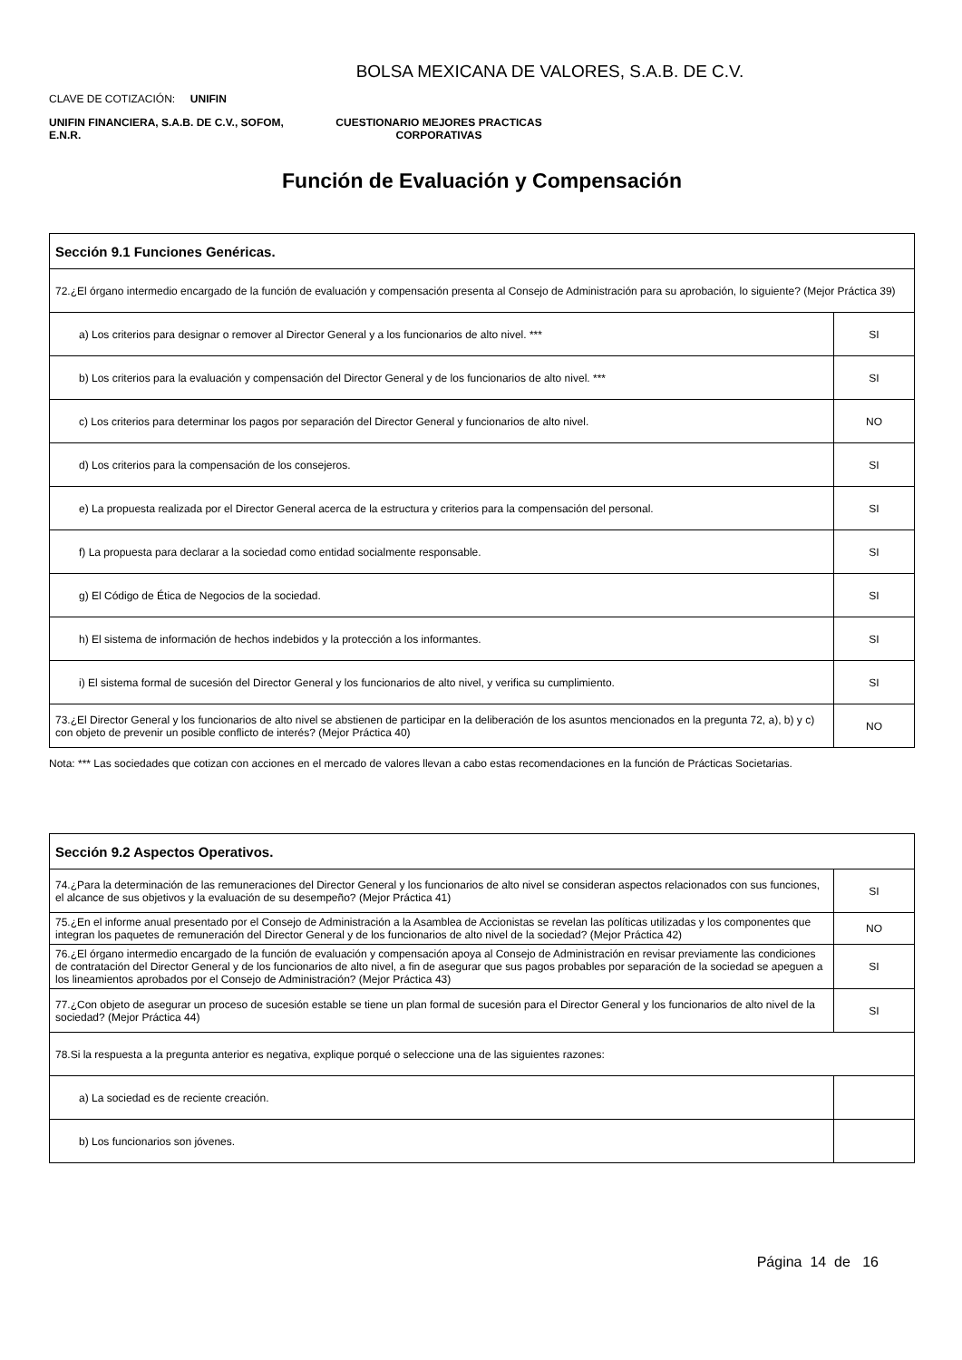BOLSA MEXICANA DE VALORES, S.A.B. DE C.V.
CLAVE DE COTIZACIÓN: UNIFIN
UNIFIN FINANCIERA, S.A.B. DE C.V., SOFOM, E.N.R.
CUESTIONARIO MEJORES PRACTICAS CORPORATIVAS
Función de Evaluación y Compensación
| Sección 9.1 Funciones Genéricas. | |
| 72.¿El órgano intermedio encargado de la función de evaluación y compensación presenta al Consejo de Administración para su aprobación, lo siguiente? (Mejor Práctica 39) | |
| a) Los criterios para designar o remover al Director General y a los funcionarios de alto nivel. *** | SI |
| b) Los criterios para la evaluación y compensación del Director General y de los funcionarios de alto nivel. *** | SI |
| c) Los criterios para determinar los pagos por separación del Director General y funcionarios de alto nivel. | NO |
| d) Los criterios para la compensación de los consejeros. | SI |
| e) La propuesta realizada por el Director General acerca de la estructura y criterios para la compensación del personal. | SI |
| f) La propuesta para declarar a la sociedad como entidad socialmente responsable. | SI |
| g) El Código de Ética de Negocios de la sociedad. | SI |
| h) El sistema de información de hechos indebidos y la protección a los informantes. | SI |
| i) El sistema formal de sucesión del Director General y los funcionarios de alto nivel, y verifica su cumplimiento. | SI |
| 73.¿El Director General y los funcionarios de alto nivel se abstienen de participar en la deliberación de los asuntos mencionados en la pregunta 72, a), b) y c) con objeto de prevenir un posible conflicto de interés? (Mejor Práctica 40) | NO |
Nota: *** Las sociedades que cotizan con acciones en el mercado de valores llevan a cabo estas recomendaciones en la función de Prácticas Societarias.
| Sección 9.2 Aspectos Operativos. | |
| 74.¿Para la determinación de las remuneraciones del Director General y los funcionarios de alto nivel se consideran aspectos relacionados con sus funciones, el alcance de sus objetivos y la evaluación de su desempeño? (Mejor Práctica 41) | SI |
| 75.¿En el informe anual presentado por el Consejo de Administración a la Asamblea de Accionistas se revelan las políticas utilizadas y los componentes que integran los paquetes de remuneración del Director General y de los funcionarios de alto nivel de la sociedad? (Mejor Práctica 42) | NO |
| 76.¿El órgano intermedio encargado de la función de evaluación y compensación apoya al Consejo de Administración en revisar previamente las condiciones de contratación del Director General y de los funcionarios de alto nivel, a fin de asegurar que sus pagos probables por separación de la sociedad se apeguen a los lineamientos aprobados por el Consejo de Administración? (Mejor Práctica 43) | SI |
| 77.¿Con objeto de asegurar un proceso de sucesión estable se tiene un plan formal de sucesión para el Director General y los funcionarios de alto nivel de la sociedad? (Mejor Práctica 44) | SI |
| 78.Si la respuesta a la pregunta anterior es negativa, explique porqué o seleccione una de las siguientes razones: | |
| a) La sociedad es de reciente creación. | |
| b) Los funcionarios son jóvenes. | |
Página 14 de 16